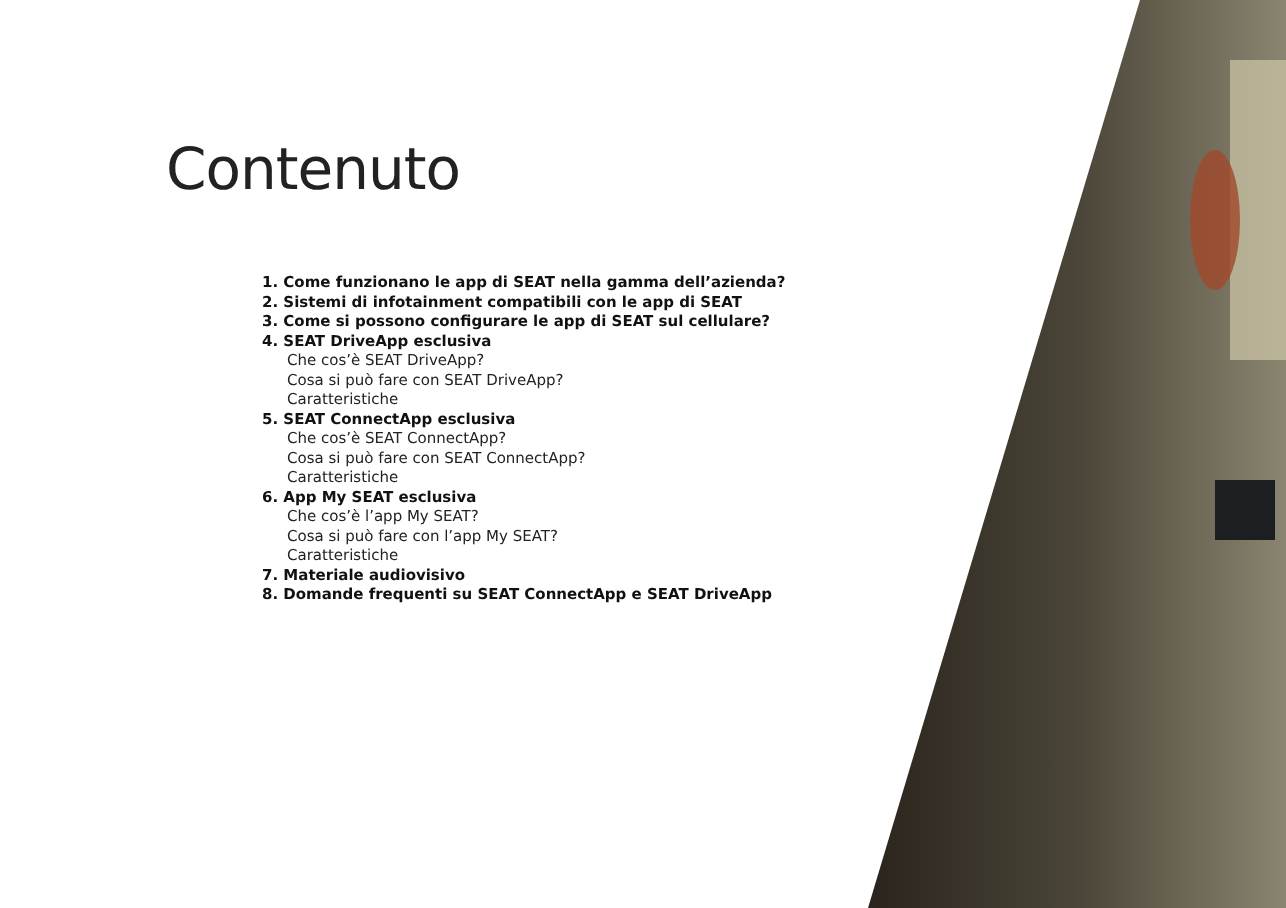Contenuto
1. Come funzionano le app di SEAT nella gamma dell’azienda?
2. Sistemi di infotainment compatibili con le app di SEAT
3. Come si possono configurare le app di SEAT sul cellulare?
4. SEAT DriveApp esclusiva
Che cos’è SEAT DriveApp?
Cosa si può fare con SEAT DriveApp?
Caratteristiche
5. SEAT ConnectApp esclusiva
Che cos’è SEAT ConnectApp?
Cosa si può fare con SEAT ConnectApp?
Caratteristiche
6. App My SEAT esclusiva
Che cos’è l’app My SEAT?
Cosa si può fare con l’app My SEAT?
Caratteristiche
7. Materiale audiovisivo
8. Domande frequenti su SEAT ConnectApp e SEAT DriveApp